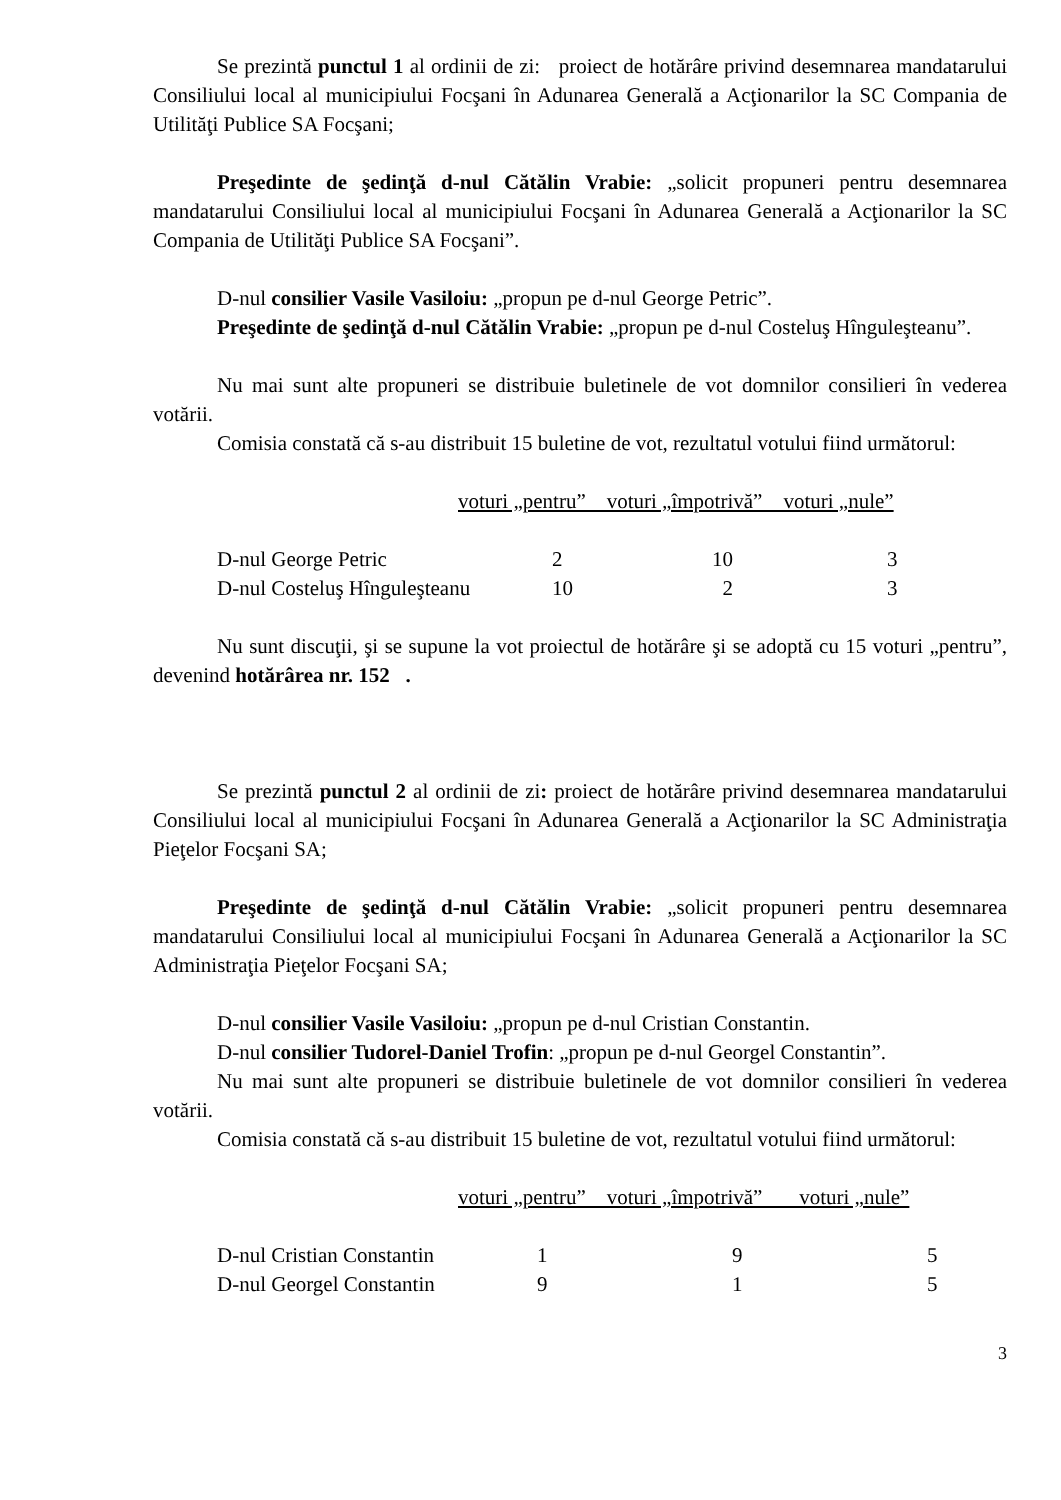Se prezintă punctul 1 al ordinii de zi: proiect de hotărâre privind desemnarea mandatarului Consiliului local al municipiului Focşani în Adunarea Generală a Acţionarilor la SC Compania de Utilităţi Publice SA Focşani;
Preşedinte de şedinţă d-nul Cătălin Vrabie: „solicit propuneri pentru desemnarea mandatarului Consiliului local al municipiului Focşani în Adunarea Generală a Acţionarilor la SC Compania de Utilităţi Publice SA Focşani”.
D-nul consilier Vasile Vasiloiu: „propun pe d-nul George Petric”.
Preşedinte de şedinţă d-nul Cătălin Vrabie: „propun pe d-nul Costeluş Hînguleşteanu”.
Nu mai sunt alte propuneri se distribuie buletinele de vot domnilor consilieri în vederea votării.
Comisia constată că s-au distribuit 15 buletine de vot, rezultatul votului fiind următorul:
voturi „pentru” voturi „împotrivă” voturi „nule”
| D-nul George Petric | 2 | 10 | 3 |
| D-nul Costeluş Hînguleşteanu | 10 | 2 | 3 |
Nu sunt discuţii, şi se supune la vot proiectul de hotărâre şi se adoptă cu 15 voturi „pentru”, devenind hotărârea nr. 152 .
Se prezintă punctul 2 al ordinii de zi: proiect de hotărâre privind desemnarea mandatarului Consiliului local al municipiului Focşani în Adunarea Generală a Acţionarilor la SC Administraţia Pieţelor Focşani SA;
Preşedinte de şedinţă d-nul Cătălin Vrabie: „solicit propuneri pentru desemnarea mandatarului Consiliului local al municipiului Focşani în Adunarea Generală a Acţionarilor la SC Administraţia Pieţelor Focşani SA;
D-nul consilier Vasile Vasiloiu: „propun pe d-nul Cristian Constantin.
D-nul consilier Tudorel-Daniel Trofin: „propun pe d-nul Georgel Constantin”.
Nu mai sunt alte propuneri se distribuie buletinele de vot domnilor consilieri în vederea votării.
Comisia constată că s-au distribuit 15 buletine de vot, rezultatul votului fiind următorul:
voturi „pentru” voturi „împotrivă” voturi „nule”
| D-nul Cristian Constantin | 1 | 9 | 5 |
| D-nul Georgel Constantin | 9 | 1 | 5 |
3